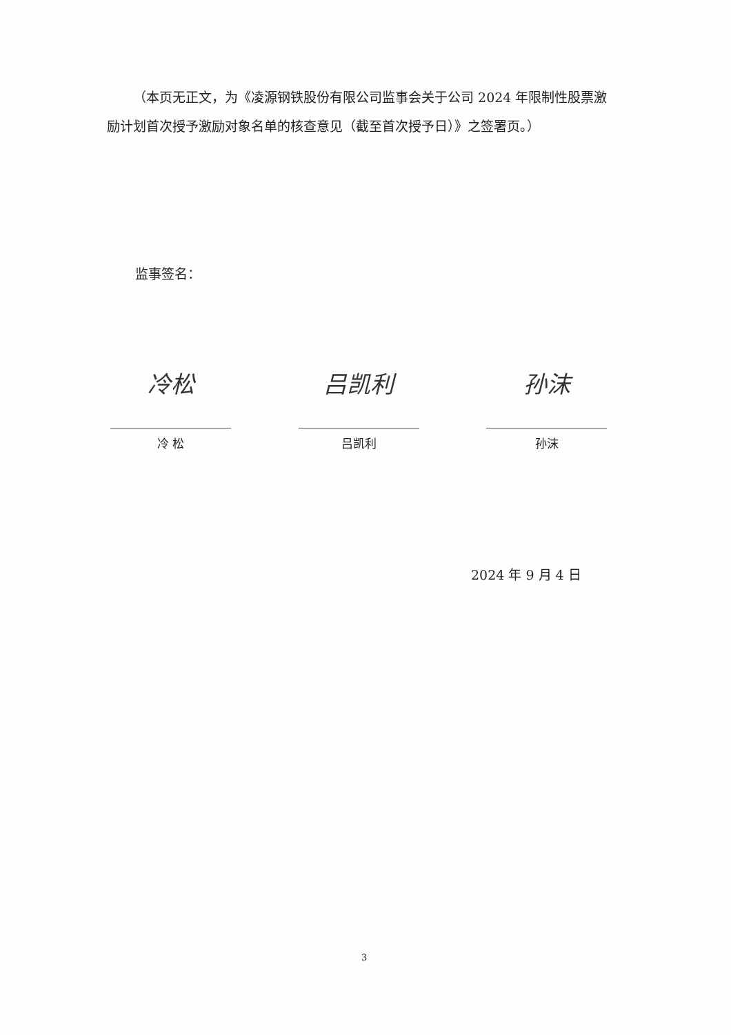（本页无正文，为《凌源钢铁股份有限公司监事会关于公司 2024 年限制性股票激励计划首次授予激励对象名单的核查意见（截至首次授予日）》之签署页。）
监事签名：
冷松
冷 松
吕凯利
吕凯利
孙沫
孙沫
2024 年 9 月 4 日
3